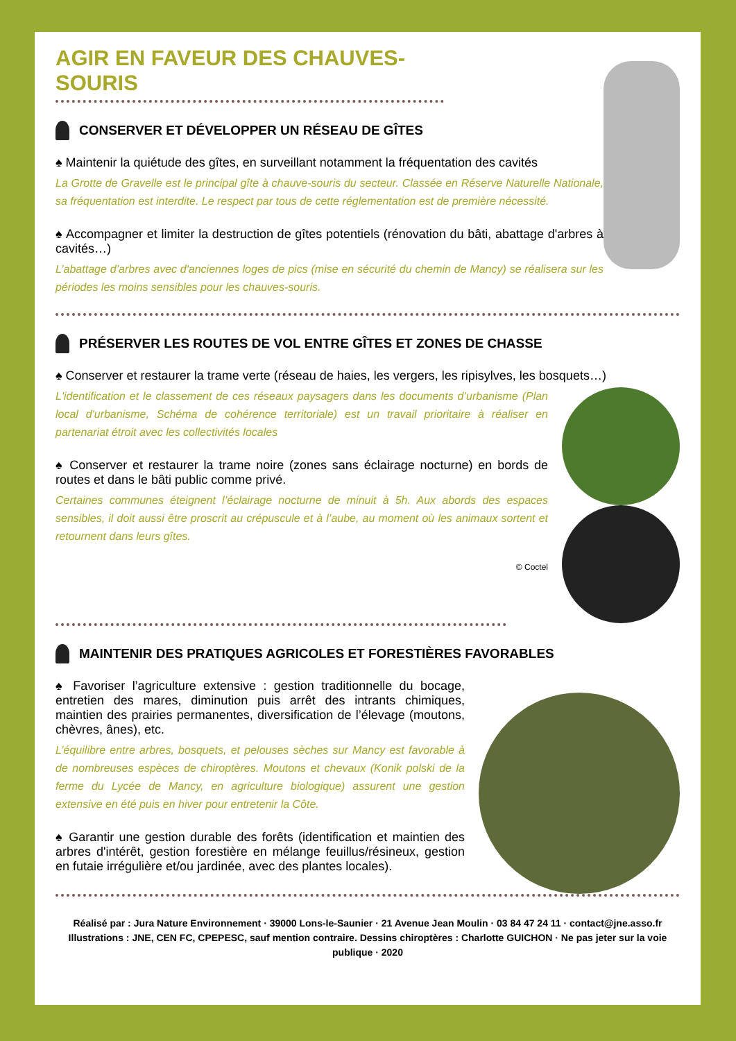AGIR EN FAVEUR DES CHAUVES-SOURIS
CONSERVER ET DÉVELOPPER UN RÉSEAU DE GÎTES
♠ Maintenir la quiétude des gîtes, en surveillant notamment la fréquentation des cavités
La Grotte de Gravelle est le principal gîte à chauve-souris du secteur. Classée en Réserve Naturelle Nationale, sa fréquentation est interdite. Le respect par tous de cette réglementation est de première nécessité.
♠ Accompagner et limiter la destruction de gîtes potentiels (rénovation du bâti, abattage d'arbres à cavités…)
L’abattage d’arbres avec d'anciennes loges de pics (mise en sécurité du chemin de Mancy) se réalisera sur les périodes les moins sensibles pour les chauves-souris.
PRÉSERVER LES ROUTES DE VOL ENTRE GÎTES ET ZONES DE CHASSE
♠ Conserver et restaurer la trame verte (réseau de haies, les vergers, les ripisylves, les bosquets…)
L'identification et le classement de ces réseaux paysagers dans les documents d’urbanisme (Plan local d'urbanisme, Schéma de cohérence territoriale) est un travail prioritaire à réaliser en partenariat étroit avec les collectivités locales
♠ Conserver et restaurer la trame noire (zones sans éclairage nocturne) en bords de routes et dans le bâti public comme privé.
Certaines communes éteignent l’éclairage nocturne de minuit à 5h. Aux abords des espaces sensibles, il doit aussi être proscrit au crépuscule et à l’aube, au moment où les animaux sortent et retournent dans leurs gîtes.
© Coctel
MAINTENIR DES PRATIQUES AGRICOLES ET FORESTIÈRES FAVORABLES
♠ Favoriser l’agriculture extensive : gestion traditionnelle du bocage, entretien des mares, diminution puis arrêt des intrants chimiques, maintien des prairies permanentes, diversification de l’élevage (moutons, chèvres, ânes), etc.
L’équilibre entre arbres, bosquets, et pelouses sèches sur Mancy est favorable à de nombreuses espèces de chiroptères. Moutons et chevaux (Konik polski de la ferme du Lycée de Mancy, en agriculture biologique) assurent une gestion extensive en été puis en hiver pour entretenir la Côte.
♠ Garantir une gestion durable des forêts (identification et maintien des arbres d'intérêt, gestion forestière en mélange feuillus/résineux, gestion en futaie irrégulière et/ou jardinée, avec des plantes locales).
Réalisé par : Jura Nature Environnement · 39000 Lons-le-Saunier · 21 Avenue Jean Moulin · 03 84 47 24 11 · contact@jne.asso.fr
Illustrations : JNE, CEN FC, CPEPESC, sauf mention contraire. Dessins chiroptères : Charlotte GUICHON · Ne pas jeter sur la voie publique · 2020